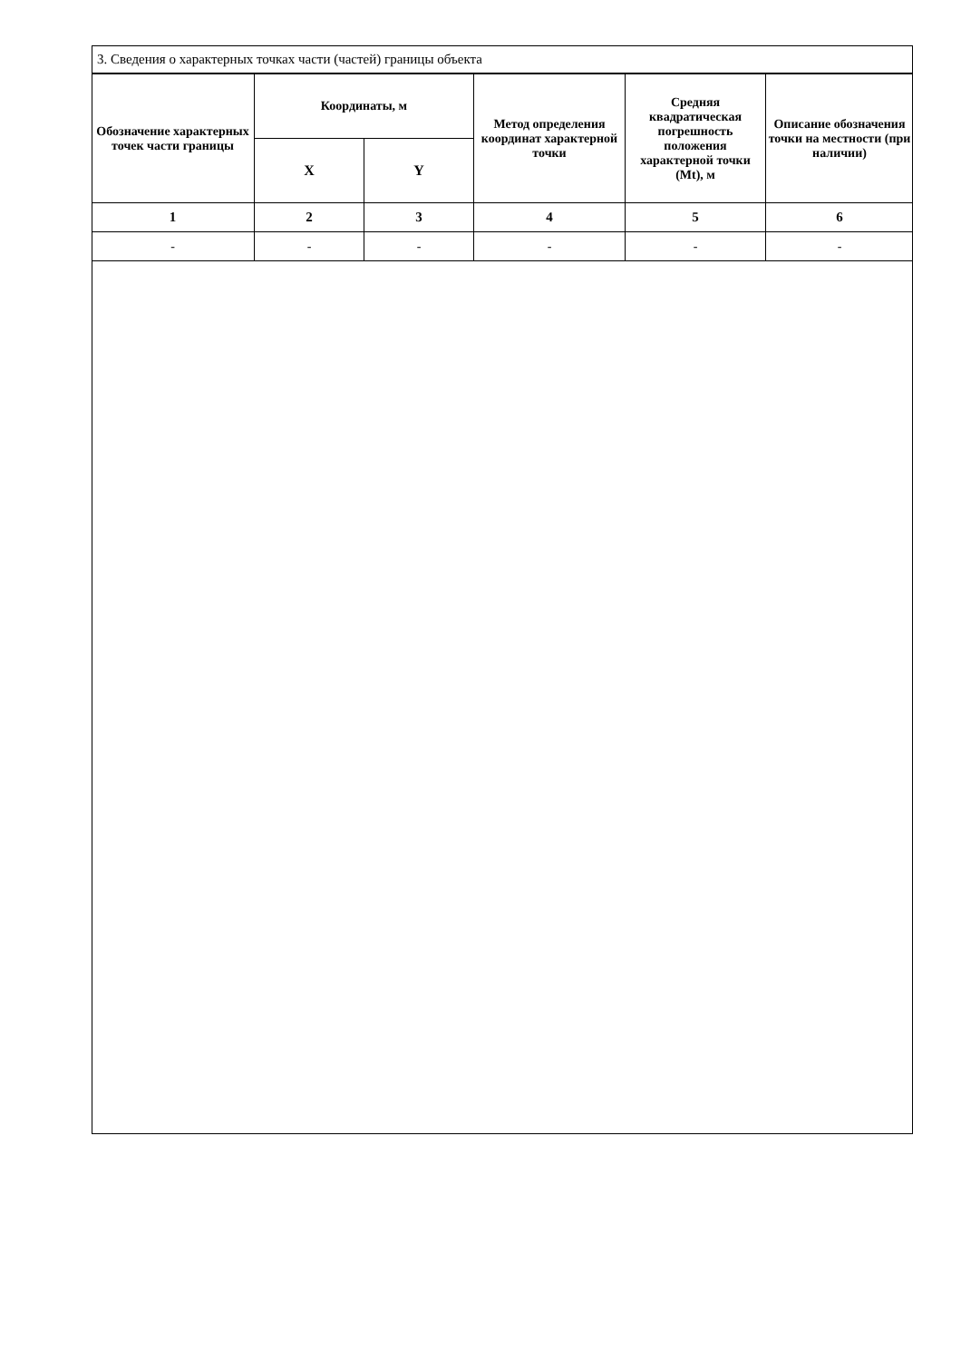3. Сведения о характерных точках части (частей) границы объекта
| Обозначение характерных точек части границы | Координаты, м | | Метод определения координат характерной точки | Средняя квадратическая погрешность положения характерной точки (Mt), м | Описание обозначения точки на местности (при наличии) |
| --- | --- | --- | --- | --- | --- |
| | X | Y | | | |
| 1 | 2 | 3 | 4 | 5 | 6 |
| - | - | - | - | - | - |